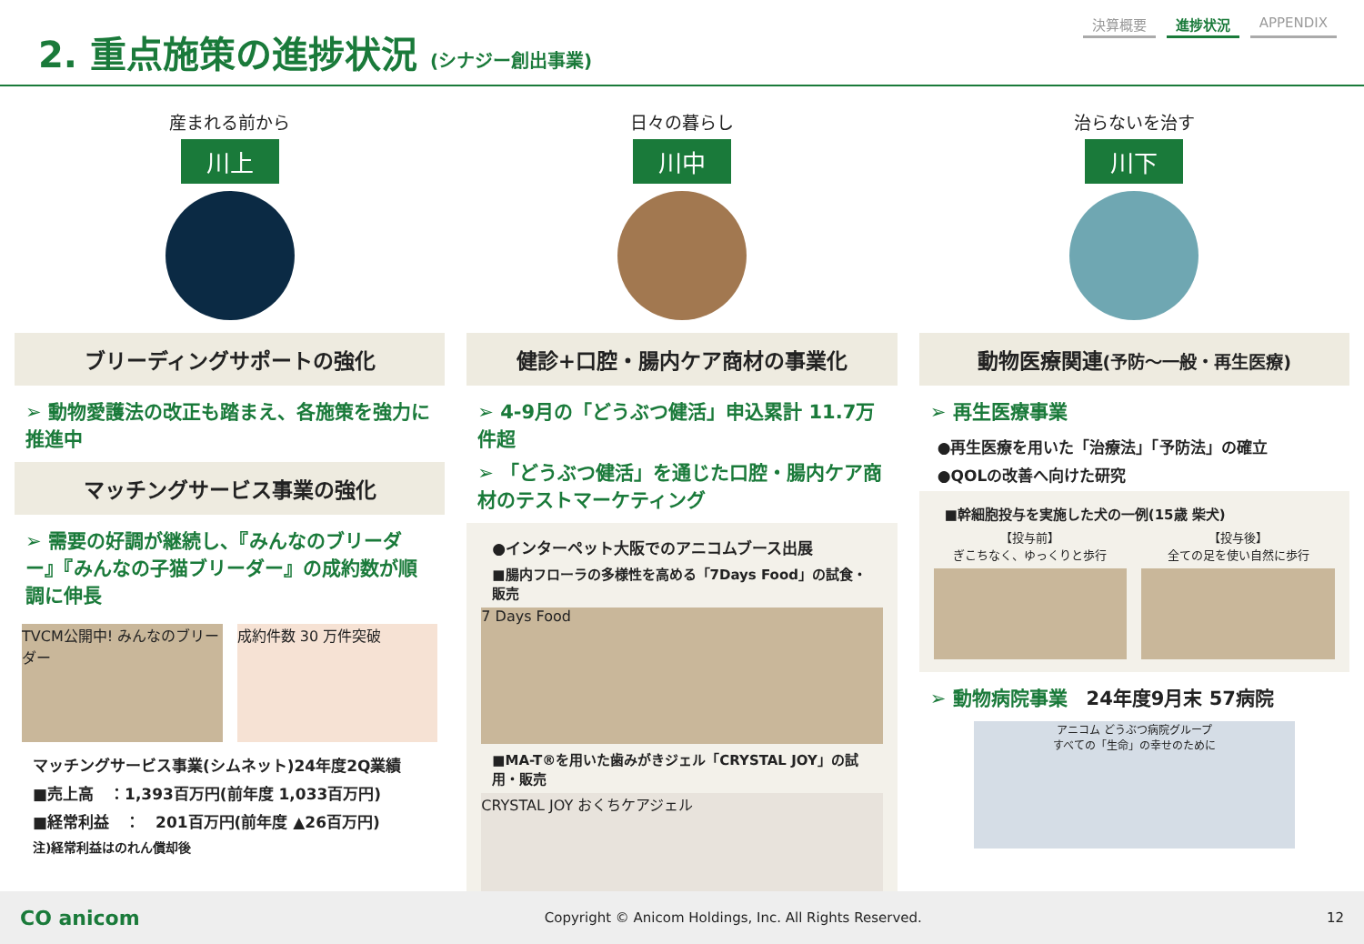2. 重点施策の進捗状況 (シナジー創出事業)
決算概要 進捗状況 APPENDIX
産まれる前から
川上
ブリーディングサポートの強化
➢ 動物愛護法の改正も踏まえ、各施策を強力に推進中
マッチングサービス事業の強化
➢ 需要の好調が継続し、『みんなのブリーダー』『みんなの子猫ブリーダー』の成約数が順調に伸長
TVCM公開中! みんなのブリーダー 成約件数 30 万件突破
マッチングサービス事業(シムネット)24年度2Q業績
■売上高　：1,393百万円(前年度 1,033百万円)
■経常利益　：　201百万円(前年度 ▲26百万円)
注)経常利益はのれん償却後
日々の暮らし
川中
健診+口腔・腸内ケア商材の事業化
➢ 4-9月の「どうぶつ健活」申込累計 11.7万件超
➢ 「どうぶつ健活」を通じた口腔・腸内ケア商材のテストマーケティング
●インターペット大阪でのアニコムブース出展
■腸内フローラの多様性を高める「7Days Food」の試食・販売
7 Days Food
■MA-T®を用いた歯みがきジェル「CRYSTAL JOY」の試用・販売
CRYSTAL JOY おくちケアジェル
治らないを治す
川下
動物医療関連(予防～一般・再生医療)
➢ 再生医療事業
●再生医療を用いた「治療法」「予防法」の確立
●QOLの改善へ向けた研究
■幹細胞投与を実施した犬の一例(15歳 柴犬)
【投与前】
ぎこちなく、ゆっくりと歩行
【投与後】
全ての足を使い自然に歩行
➢ 動物病院事業　24年度9月末 57病院
アニコム どうぶつ病院グループ
すべての「生命」の幸せのために
CO anicom Copyright © Anicom Holdings, Inc. All Rights Reserved. 12